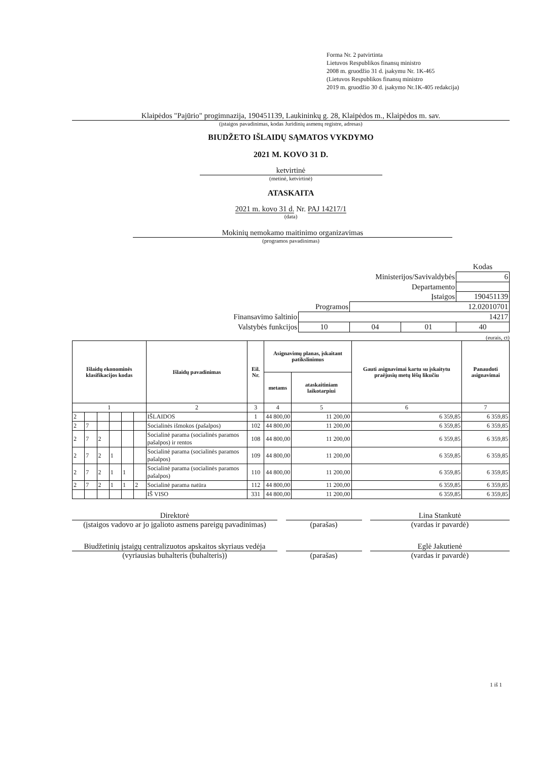Forma Nr. 2 patvirtinta
Lietuvos Respublikos finansų ministro
2008 m. gruodžio 31 d. įsakymu Nr. 1K-465
(Lietuvos Respublikos finansų ministro
2019 m. gruodžio 30 d. įsakymo Nr.1K-405 redakcija)
Klaipėdos "Pajūrio" progimnazija, 190451139, Laukininkų g. 28, Klaipėdos m., Klaipėdos m. sav.
(įstaigos pavadinimas, kodas Juridinių asmenų registre, adresas)
BIUDŽETO IŠLAIDŲ SĄMATOS VYKDYMO
2021 M. KOVO 31 D.
ketvirtinė
(metinė, ketvirtinė)
ATASKAITA
2021 m. kovo 31 d. Nr. PAJ 14217/1
(data)
Mokinių nemokamo maitinimo organizavimas
(programos pavadinimas)
| | | | | Kodas |
| Ministerijos/Savivaldybės | | | | 6 |
| Departamento | | | | |
| Įstaigos | | | | 190451139 |
| Programos | | 12.02010701 | | |
| Finansavimo šaltinio | 14217 | | | |
| Valstybės funkcijos | 10 | 04 | 01 | 40 |
(eurais, ct)
| Išlaidų ekonominės klasifikacijos kodas | | | | | | Išlaidų pavadinimas | Eil. Nr. | Asignavimų planas, įskaitant patikslinimus | | Gauti asignavimai kartu su įskaitytu praėjusių metų lėšų likučiu | Panaudoti asignavimai |
| --- | --- | --- | --- | --- | --- | --- | --- | --- | --- | --- | --- |
| | | | | | | | | metams | ataskaitiniam laikotarpiui | | |
| 1 | | | | | | 2 | 3 | 4 | 5 | 6 | 7 |
| 2 | | | | | | IŠLAIDOS | 1 | 44 800,00 | 11 200,00 | 6 359,85 | 6 359,85 |
| 2 | 7 | | | | | Socialinės išmokos (pašalpos) | 102 | 44 800,00 | 11 200,00 | 6 359,85 | 6 359,85 |
| 2 | 7 | 2 | | | | Socialinė parama (socialinės paramos pašalpos) ir rentos | 108 | 44 800,00 | 11 200,00 | 6 359,85 | 6 359,85 |
| 2 | 7 | 2 | 1 | | | Socialinė parama (socialinės paramos pašalpos) | 109 | 44 800,00 | 11 200,00 | 6 359,85 | 6 359,85 |
| 2 | 7 | 2 | 1 | 1 | | Socialinė parama (socialinės paramos pašalpos) | 110 | 44 800,00 | 11 200,00 | 6 359,85 | 6 359,85 |
| 2 | 7 | 2 | 1 | 1 | 2 | Socialinė parama natūra | 112 | 44 800,00 | 11 200,00 | 6 359,85 | 6 359,85 |
| | | | | | | IŠ VISO | 331 | 44 800,00 | 11 200,00 | 6 359,85 | 6 359,85 |
Direktorė
(įstaigos vadovo ar jo įgalioto asmens pareigų pavadinimas)
(parašas) Lina Stankutė
(vardas ir pavardė)
Biudžetinių įstaigų centralizuotos apskaitos skyriaus vedėja
(vyriausias buhalteris (buhalteris))
(parašas) Eglė Jakutienė
(vardas ir pavardė)
1 iš 1